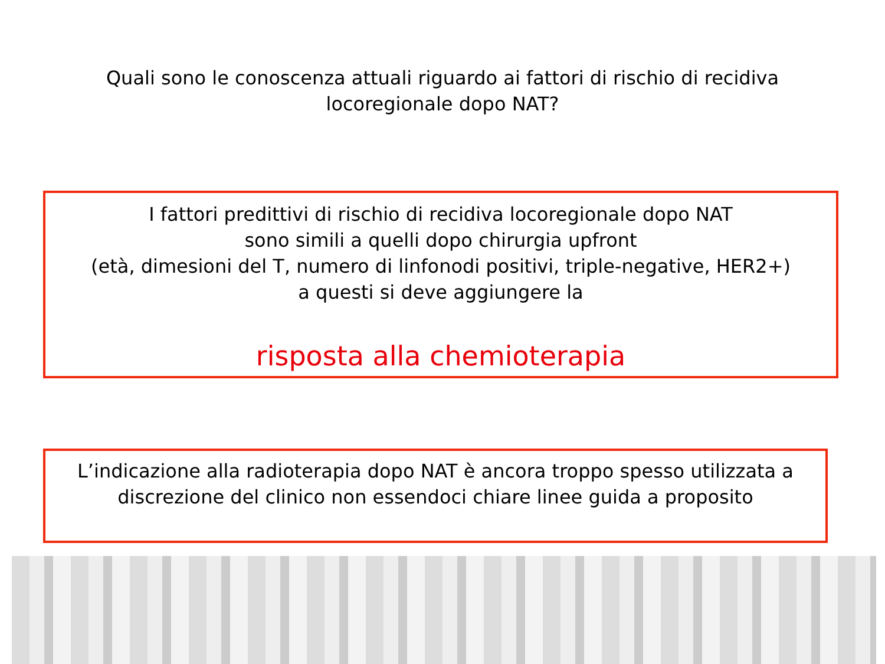Quali sono le conoscenza attuali riguardo ai fattori di rischio di recidiva
locoregionale dopo NAT?
I fattori predittivi di rischio di recidiva locoregionale dopo NAT
sono simili a quelli dopo chirurgia upfront
(età, dimesioni del T, numero di linfonodi positivi, triple-negative, HER2+)
a questi si deve aggiungere la
risposta alla chemioterapia
L’indicazione alla radioterapia dopo NAT è ancora troppo spesso utilizzata a
discrezione del clinico non essendoci chiare linee guida a proposito